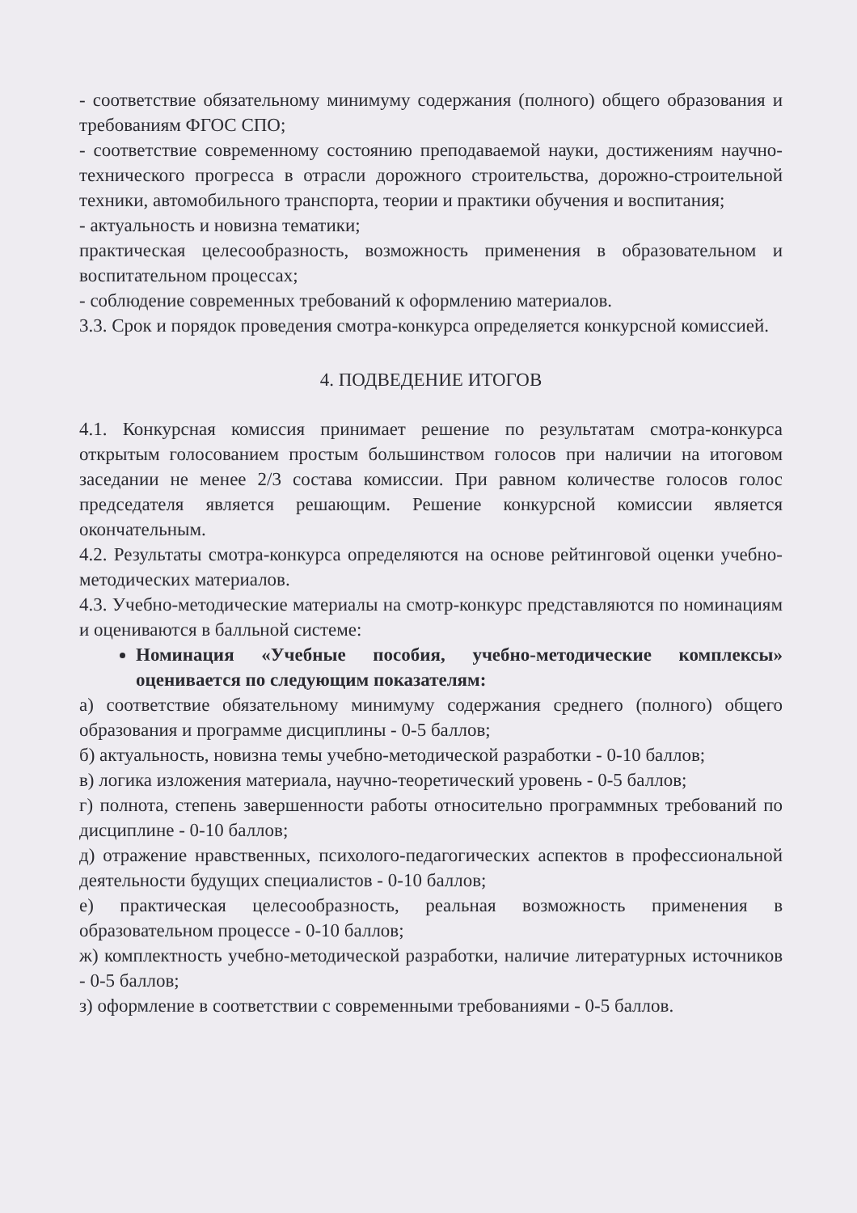- соответствие обязательному минимуму содержания (полного) общего образования и требованиям ФГОС СПО;
- соответствие современному состоянию преподаваемой науки, достижениям научно-технического прогресса в отрасли дорожного строительства, дорожно-строительной техники, автомобильного транспорта, теории и практики обучения и воспитания;
- актуальность и новизна тематики;
практическая целесообразность, возможность применения в образовательном и воспитательном процессах;
- соблюдение современных требований к оформлению материалов.
3.3. Срок и порядок проведения смотра-конкурса определяется конкурсной комиссией.
4. ПОДВЕДЕНИЕ ИТОГОВ
4.1. Конкурсная комиссия принимает решение по результатам смотра-конкурса открытым голосованием простым большинством голосов при наличии на итоговом заседании не менее 2/3 состава комиссии. При равном количестве голосов голос председателя является решающим. Решение конкурсной комиссии является окончательным.
4.2. Результаты смотра-конкурса определяются на основе рейтинговой оценки учебно-методических материалов.
4.3. Учебно-методические материалы на смотр-конкурс представляются по номинациям и оцениваются в балльной системе:
Номинация «Учебные пособия, учебно-методические комплексы» оценивается по следующим показателям:
а) соответствие обязательному минимуму содержания среднего (полного) общего образования и программе дисциплины - 0-5 баллов;
б) актуальность, новизна темы учебно-методической разработки - 0-10 баллов;
в) логика изложения материала, научно-теоретический уровень - 0-5 баллов;
г) полнота, степень завершенности работы относительно программных требований по дисциплине - 0-10 баллов;
д) отражение нравственных, психолого-педагогических аспектов в профессиональной деятельности будущих специалистов - 0-10 баллов;
е) практическая целесообразность, реальная возможность применения в образовательном процессе - 0-10 баллов;
ж) комплектность учебно-методической разработки, наличие литературных источников - 0-5 баллов;
з) оформление в соответствии с современными требованиями - 0-5 баллов.